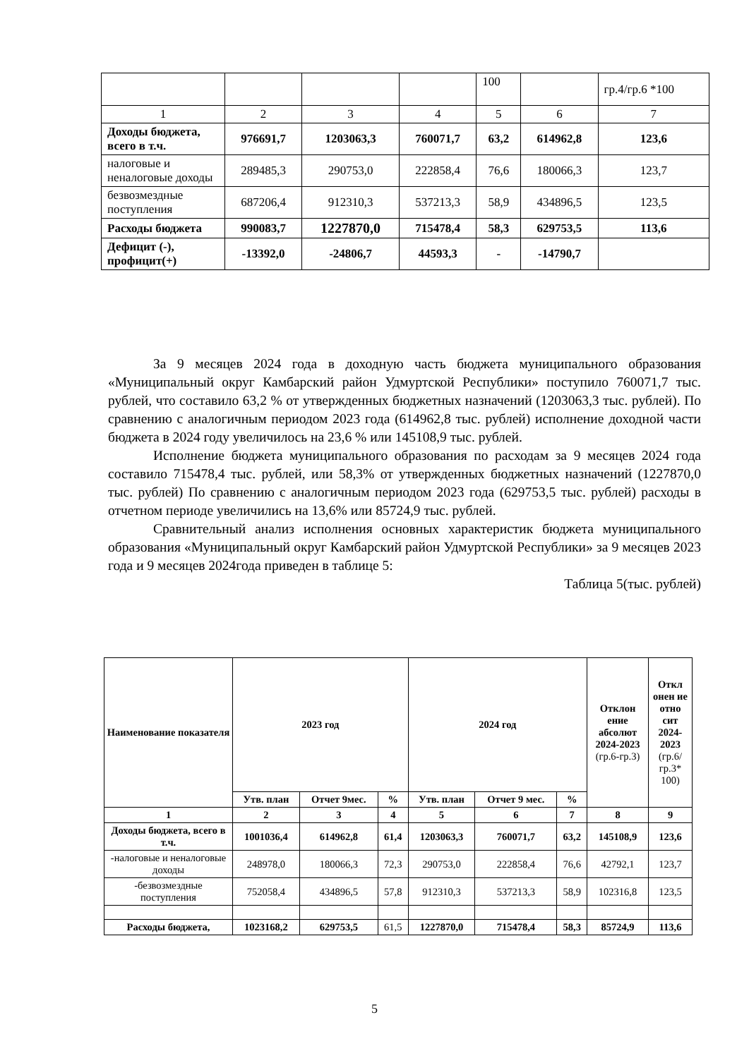| | | | | 100 | | гр.4/гр.6 *100 |
| 1 | 2 | 3 | 4 | 5 | 6 | 7 |
| Доходы бюджета, всего в т.ч. | 976691,7 | 1203063,3 | 760071,7 | 63,2 | 614962,8 | 123,6 |
| налоговые и неналоговые доходы | 289485,3 | 290753,0 | 222858,4 | 76,6 | 180066,3 | 123,7 |
| безвозмездные поступления | 687206,4 | 912310,3 | 537213,3 | 58,9 | 434896,5 | 123,5 |
| Расходы бюджета | 990083,7 | 1227870,0 | 715478,4 | 58,3 | 629753,5 | 113,6 |
| Дефицит (-), профицит(+) | -13392,0 | -24806,7 | 44593,3 | - | -14790,7 | |
За 9 месяцев 2024 года в доходную часть бюджета муниципального образования «Муниципальный округ Камбарский район Удмуртской Республики» поступило 760071,7 тыс. рублей, что составило 63,2 % от утвержденных бюджетных назначений (1203063,3 тыс. рублей). По сравнению с аналогичным периодом 2023 года (614962,8 тыс. рублей) исполнение доходной части бюджета в 2024 году увеличилось на 23,6 % или 145108,9 тыс. рублей.
Исполнение бюджета муниципального образования по расходам за 9 месяцев 2024 года составило 715478,4 тыс. рублей, или 58,3% от утвержденных бюджетных назначений (1227870,0 тыс. рублей) По сравнению с аналогичным периодом 2023 года (629753,5 тыс. рублей) расходы в отчетном периоде увеличились на 13,6% или 85724,9 тыс. рублей.
Сравнительный анализ исполнения основных характеристик бюджета муниципального образования «Муниципальный округ Камбарский район Удмуртской Республики» за 9 месяцев 2023 года и 9 месяцев 2024года приведен в таблице 5:
Таблица 5(тыс. рублей)
| Наименование показателя | 2023 год | | | 2024 год | | | Отклон ение абсолют 2024-2023 (гр.6-гр.3) | Откл онен ие отно сит 2024-2023 (гр.6/ гр.3* 100) |
| --- | --- | --- | --- | --- | --- | --- | --- | --- |
| | Утв. план | Отчет 9мес. | % | Утв. план | Отчет 9 мес. | % | | |
| 1 | 2 | 3 | 4 | 5 | 6 | 7 | 8 | 9 |
| Доходы бюджета, всего в т.ч. | 1001036,4 | 614962,8 | 61,4 | 1203063,3 | 760071,7 | 63,2 | 145108,9 | 123,6 |
| -налоговые и неналоговые доходы | 248978,0 | 180066,3 | 72,3 | 290753,0 | 222858,4 | 76,6 | 42792,1 | 123,7 |
| -безвозмездные поступления | 752058,4 | 434896,5 | 57,8 | 912310,3 | 537213,3 | 58,9 | 102316,8 | 123,5 |
| Расходы бюджета, | 1023168,2 | 629753,5 | 61,5 | 1227870,0 | 715478,4 | 58,3 | 85724,9 | 113,6 |
5